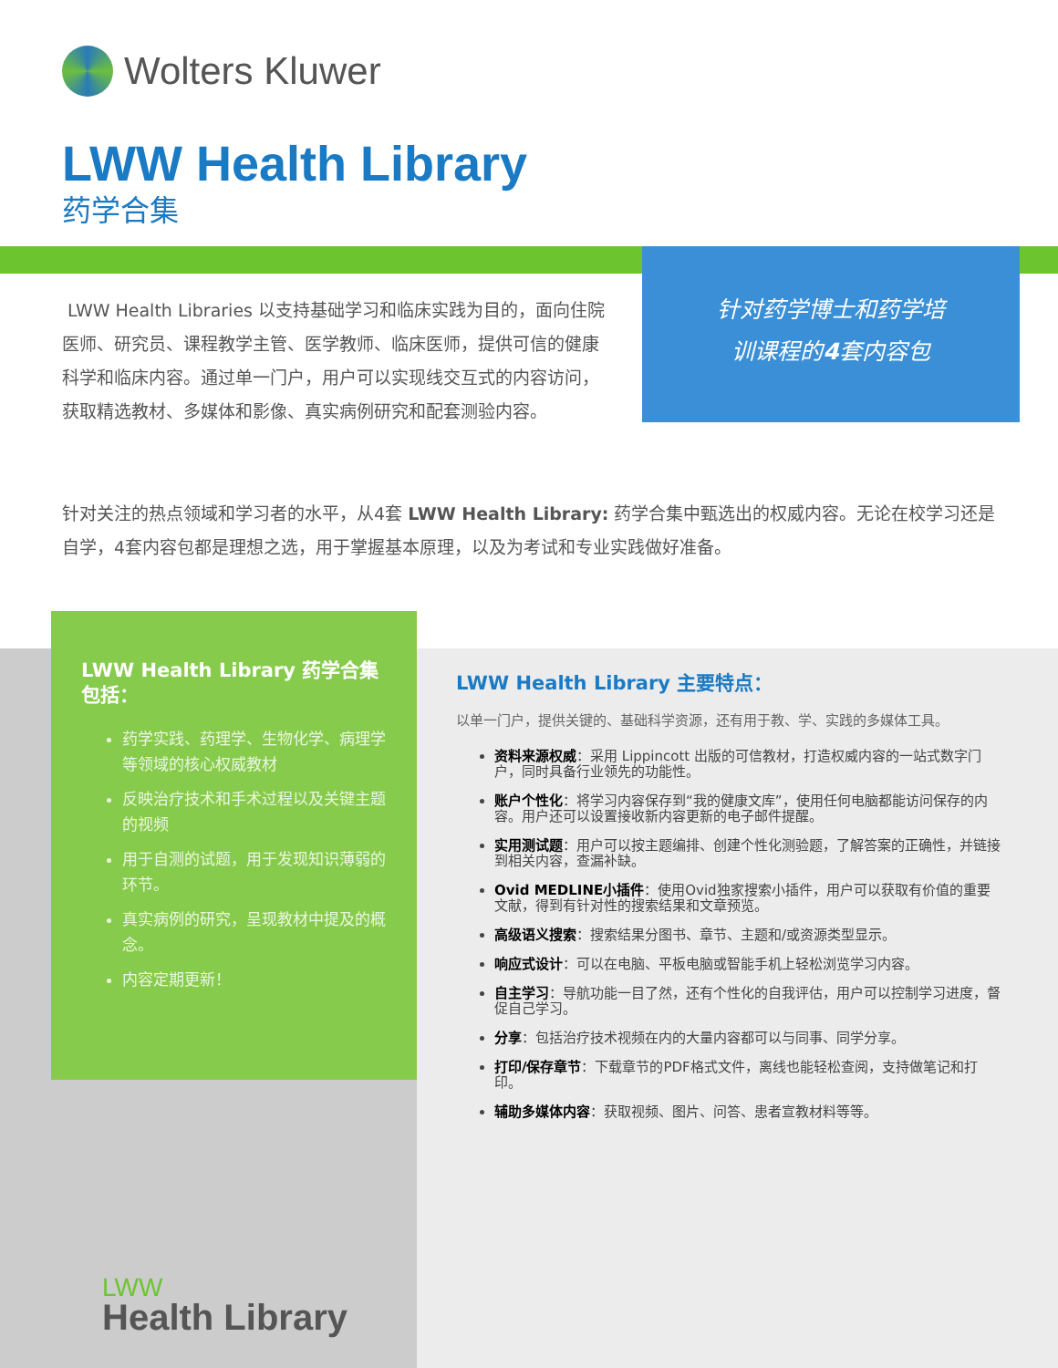Wolters Kluwer
LWW Health Library
药学合集
针对药学博士和药学培
训课程的4套内容包
LWW Health Libraries 以支持基础学习和临床实践为目的，面向住院医师、研究员、课程教学主管、医学教师、临床医师，提供可信的健康科学和临床内容。通过单一门户，用户可以实现线交互式的内容访问，获取精选教材、多媒体和影像、真实病例研究和配套测验内容。
针对关注的热点领域和学习者的水平，从4套 LWW Health Library: 药学合集中甄选出的权威内容。无论在校学习还是自学，4套内容包都是理想之选，用于掌握基本原理，以及为考试和专业实践做好准备。
LWW Health Library 药学合集包括：
药学实践、药理学、生物化学、病理学等领域的核心权威教材
反映治疗技术和手术过程以及关键主题的视频
用于自测的试题，用于发现知识薄弱的环节。
真实病例的研究，呈现教材中提及的概念。
内容定期更新！
LWW Health Library 主要特点：
以单一门户，提供关键的、基础科学资源，还有用于教、学、实践的多媒体工具。
资料来源权威：采用 Lippincott 出版的可信教材，打造权威内容的一站式数字门户，同时具备行业领先的功能性。
账户个性化：将学习内容保存到“我的健康文库”，使用任何电脑都能访问保存的内容。用户还可以设置接收新内容更新的电子邮件提醒。
实用测试题：用户可以按主题编排、创建个性化测验题，了解答案的正确性，并链接到相关内容，查漏补缺。
Ovid MEDLINE小插件：使用Ovid独家搜索小插件，用户可以获取有价值的重要文献，得到有针对性的搜索结果和文章预览。
高级语义搜索：搜索结果分图书、章节、主题和/或资源类型显示。
响应式设计：可以在电脑、平板电脑或智能手机上轻松浏览学习内容。
自主学习：导航功能一目了然，还有个性化的自我评估，用户可以控制学习进度，督促自己学习。
分享：包括治疗技术视频在内的大量内容都可以与同事、同学分享。
打印/保存章节：下载章节的PDF格式文件，离线也能轻松查阅，支持做笔记和打印。
辅助多媒体内容：获取视频、图片、问答、患者宣教材料等等。
LWW
Health Library